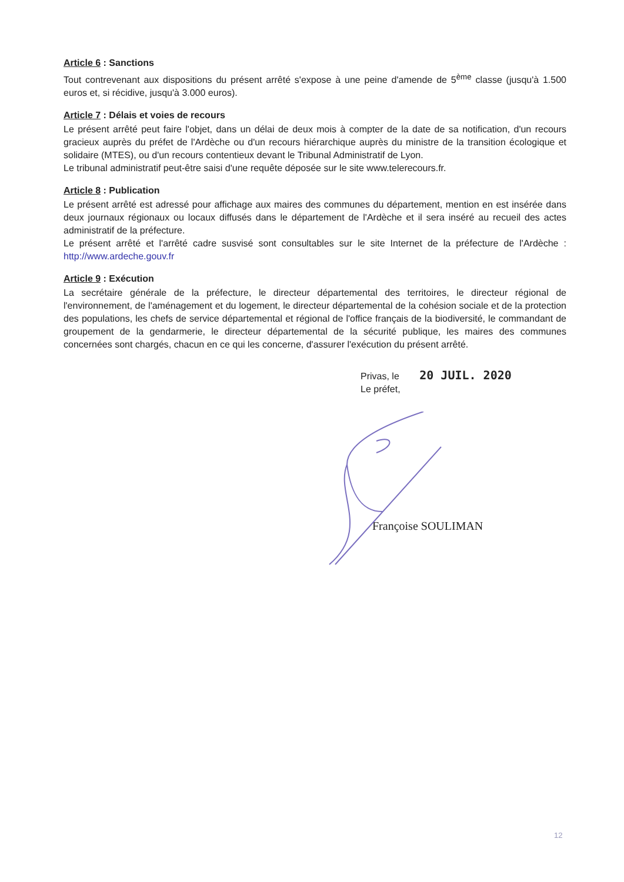Article 6 : Sanctions
Tout contrevenant aux dispositions du présent arrêté s'expose à une peine d'amende de 5<sup>ème</sup> classe (jusqu'à 1.500 euros et, si récidive, jusqu'à 3.000 euros).
Article 7 : Délais et voies de recours
Le présent arrêté peut faire l'objet, dans un délai de deux mois à compter de la date de sa notification, d'un recours gracieux auprès du préfet de l'Ardèche ou d'un recours hiérarchique auprès du ministre de la transition écologique et solidaire (MTES), ou d'un recours contentieux devant le Tribunal Administratif de Lyon.
Le tribunal administratif peut-être saisi d'une requête déposée sur le site www.telerecours.fr.
Article 8 : Publication
Le présent arrêté est adressé pour affichage aux maires des communes du département, mention en est insérée dans deux journaux régionaux ou locaux diffusés dans le département de l'Ardèche et il sera inséré au recueil des actes administratif de la préfecture.
Le présent arrêté et l'arrêté cadre susvisé sont consultables sur le site Internet de la préfecture de l'Ardèche : http://www.ardeche.gouv.fr
Article 9 : Exécution
La secrétaire générale de la préfecture, le directeur départemental des territoires, le directeur régional de l'environnement, de l'aménagement et du logement, le directeur départemental de la cohésion sociale et de la protection des populations, les chefs de service départemental et régional de l'office français de la biodiversité, le commandant de groupement de la gendarmerie, le directeur départemental de la sécurité publique, les maires des communes concernées sont chargés, chacun en ce qui les concerne, d'assurer l'exécution du présent arrêté.
Privas, le 20 JUIL. 2020
Le préfet,
Françoise SOULIMAN
12